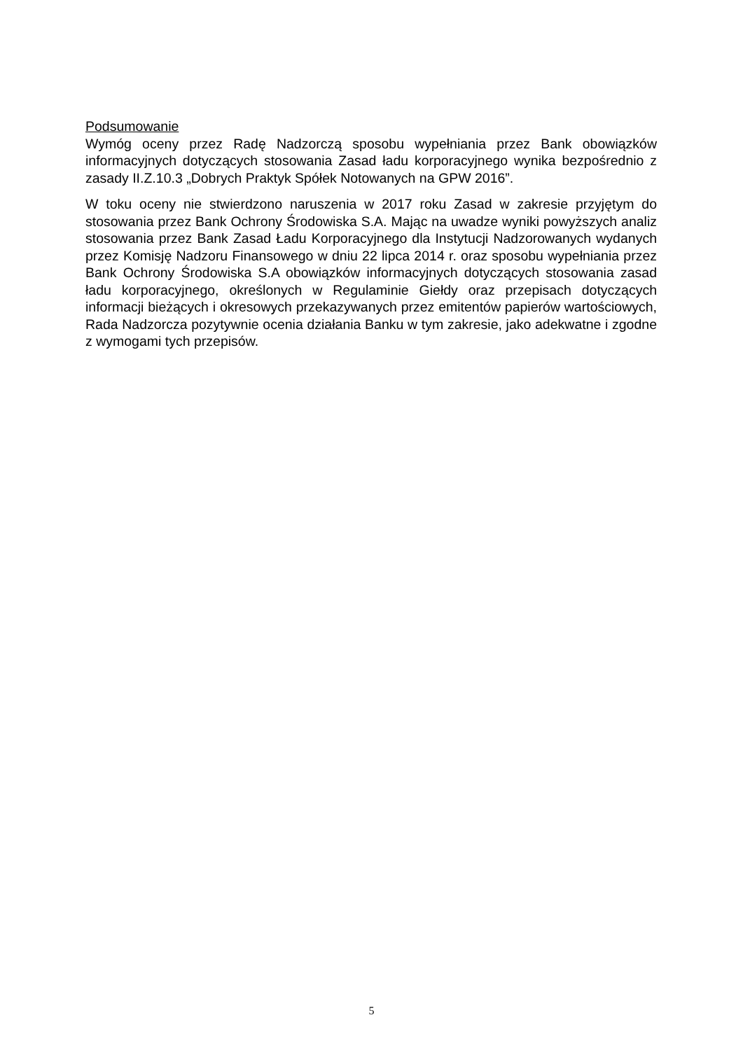Podsumowanie
Wymóg oceny przez Radę Nadzorczą sposobu wypełniania przez Bank obowiązków informacyjnych dotyczących stosowania Zasad ładu korporacyjnego wynika bezpośrednio z zasady II.Z.10.3 „Dobrych Praktyk Spółek Notowanych na GPW 2016”.
W toku oceny nie stwierdzono naruszenia w 2017 roku Zasad w zakresie przyjętym do stosowania przez Bank Ochrony Środowiska S.A. Mając na uwadze wyniki powyższych analiz stosowania przez Bank Zasad Ładu Korporacyjnego dla Instytucji Nadzorowanych wydanych przez Komisję Nadzoru Finansowego w dniu 22 lipca 2014 r. oraz sposobu wypełniania przez Bank Ochrony Środowiska S.A obowiązków informacyjnych dotyczących stosowania zasad ładu korporacyjnego, określonych w Regulaminie Giełdy oraz przepisach dotyczących informacji bieżących i okresowych przekazywanych przez emitentów papierów wartościowych, Rada Nadzorcza pozytywnie ocenia działania Banku w tym zakresie, jako adekwatne i zgodne z wymogami tych przepisów.
5